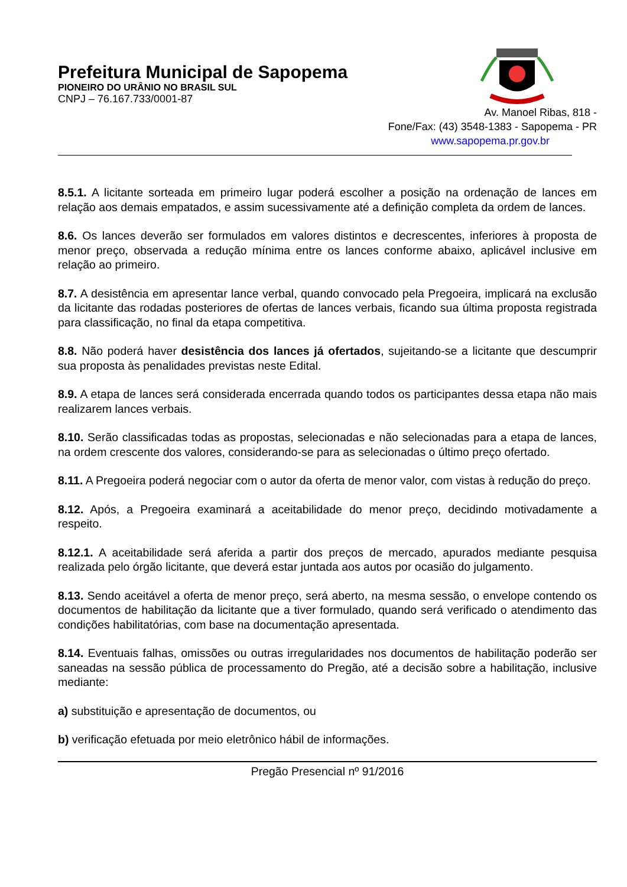Prefeitura Municipal de Sapopema
PIONEIRO DO URÂNIO NO BRASIL SUL
CNPJ – 76.167.733/0001-87
Av. Manoel Ribas, 818 -
Fone/Fax: (43) 3548-1383 - Sapopema - PR
www.sapopema.pr.gov.br
8.5.1. A licitante sorteada em primeiro lugar poderá escolher a posição na ordenação de lances em relação aos demais empatados, e assim sucessivamente até a definição completa da ordem de lances.
8.6. Os lances deverão ser formulados em valores distintos e decrescentes, inferiores à proposta de menor preço, observada a redução mínima entre os lances conforme abaixo, aplicável inclusive em relação ao primeiro.
8.7. A desistência em apresentar lance verbal, quando convocado pela Pregoeira, implicará na exclusão da licitante das rodadas posteriores de ofertas de lances verbais, ficando sua última proposta registrada para classificação, no final da etapa competitiva.
8.8. Não poderá haver desistência dos lances já ofertados, sujeitando-se a licitante que descumprir sua proposta às penalidades previstas neste Edital.
8.9. A etapa de lances será considerada encerrada quando todos os participantes dessa etapa não mais realizarem lances verbais.
8.10. Serão classificadas todas as propostas, selecionadas e não selecionadas para a etapa de lances, na ordem crescente dos valores, considerando-se para as selecionadas o último preço ofertado.
8.11. A Pregoeira poderá negociar com o autor da oferta de menor valor, com vistas à redução do preço.
8.12. Após, a Pregoeira examinará a aceitabilidade do menor preço, decidindo motivadamente a respeito.
8.12.1. A aceitabilidade será aferida a partir dos preços de mercado, apurados mediante pesquisa realizada pelo órgão licitante, que deverá estar juntada aos autos por ocasião do julgamento.
8.13. Sendo aceitável a oferta de menor preço, será aberto, na mesma sessão, o envelope contendo os documentos de habilitação da licitante que a tiver formulado, quando será verificado o atendimento das condições habilitatórias, com base na documentação apresentada.
8.14. Eventuais falhas, omissões ou outras irregularidades nos documentos de habilitação poderão ser saneadas na sessão pública de processamento do Pregão, até a decisão sobre a habilitação, inclusive mediante:
a) substituição e apresentação de documentos, ou
b) verificação efetuada por meio eletrônico hábil de informações.
Pregão Presencial nº 91/2016